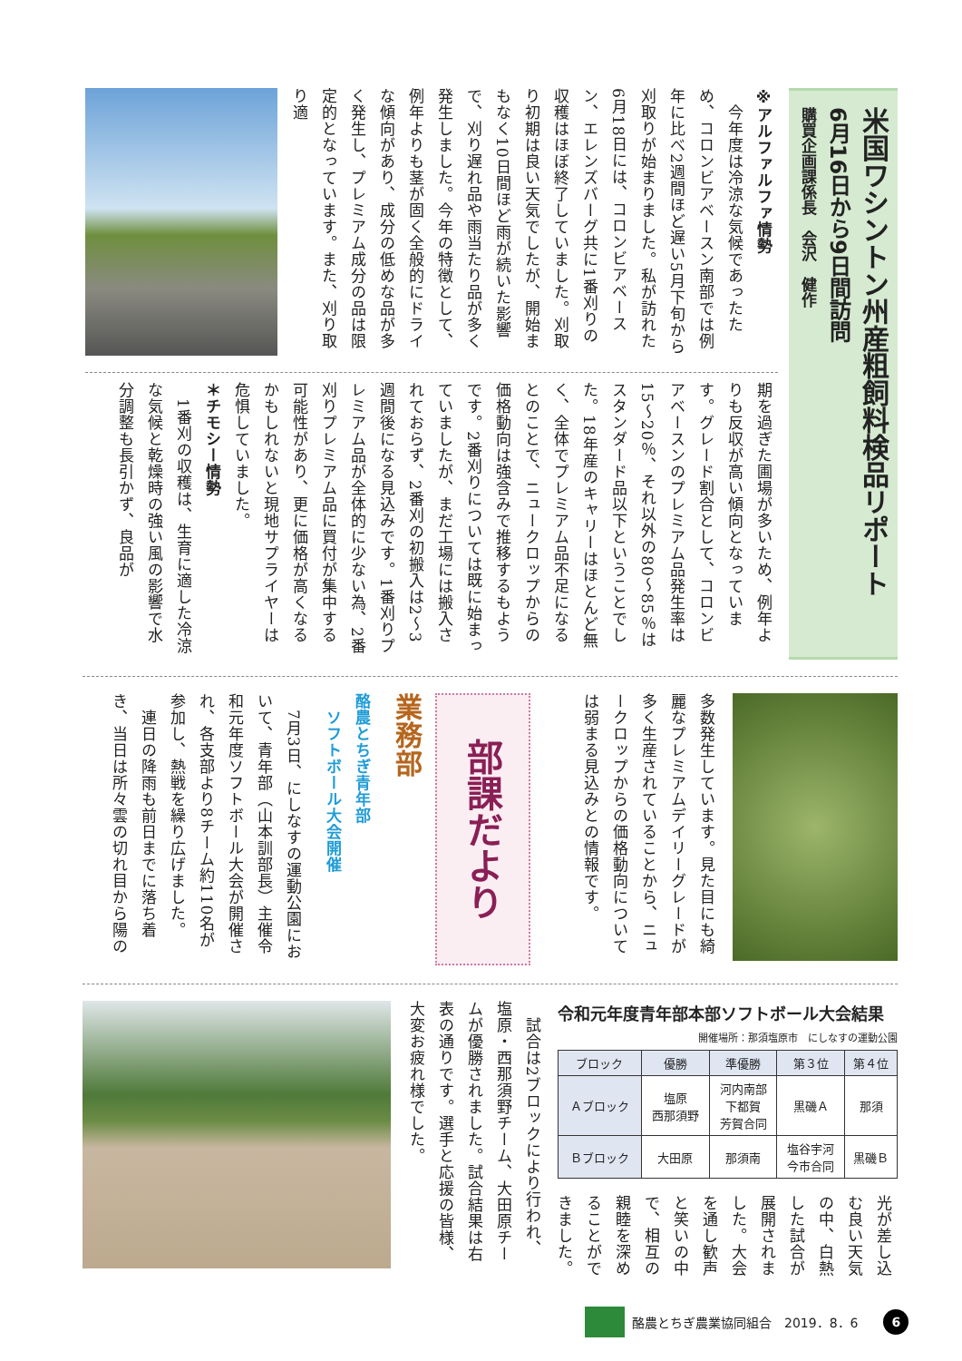米国ワシントン州産粗飼料検品リポート
6月16日から9日間訪問
購買企画課係長　会沢　健作
※アルファルファ情勢
　今年度は冷涼な気候であったため、コロンビアベースン南部では例年に比べ2週間ほど遅い5月下旬から刈取りが始まりました。私が訪れた6月18日には、コロンビアベースン、エレンズバーグ共に1番刈りの収穫はほぼ終了していました。刈取り初期は良い天気でしたが、開始まもなく10日間ほど雨が続いた影響で、刈り遅れ品や雨当たり品が多く発生しました。今年の特徴として、例年よりも茎が固く全般的にドライな傾向があり、成分の低めな品が多く発生し、プレミアム成分の品は限定的となっています。また、刈り取り適
期を過ぎた圃場が多いため、例年よりも反収が高い傾向となっています。グレード割合として、コロンビアベースンのプレミアム品発生率は15～20％、それ以外の80～85％はスタンダード品以下ということでした。18年産のキャリーはほとんど無く、全体でプレミアム品不足になるとのことで、ニュークロップからの価格動向は強含みで推移するもようです。2番刈りについては既に始まっていましたが、まだ工場には搬入されておらず、2番刈の初搬入は2～3週間後になる見込みです。1番刈りプレミアム品が全体的に少ない為、2番刈りプレミアム品に買付が集中する可能性があり、更に価格が高くなるかもしれないと現地サプライヤーは危惧していました。
＊チモシー情勢
　1番刈の収穫は、生育に適した冷涼な気候と乾燥時の強い風の影響で水分調整も長引かず、良品が
多数発生しています。見た目にも綺麗なプレミアムデイリーグレードが多く生産されていることから、ニュークロップからの価格動向については弱まる見込みとの情報です。
部課だより
業務部
酪農とちぎ青年部
　ソフトボール大会開催
　7月3日、にしなすの運動公園において、青年部（山本訓部長）主催令和元年度ソフトボール大会が開催され、各支部より8チーム約110名が参加し、熱戦を繰り広げました。
　連日の降雨も前日までに落ち着き、当日は所々雲の切れ目から陽の
令和元年度青年部本部ソフトボール大会結果
開催場所：那須塩原市　にしなすの運動公園
| ブロック | 優勝 | 準優勝 | 第３位 | 第４位 |
| --- | --- | --- | --- | --- |
| Ａブロック | 塩原 西那須野 | 河内南部 下都賀 芳賀合同 | 黒磯Ａ | 那須 |
| Ｂブロック | 大田原 | 那須南 | 塩谷宇河 今市合同 | 黒磯Ｂ |
光が差し込む良い天気の中、白熱した試合が展開されました。大会を通し歓声と笑いの中で、相互の親睦を深めることができました。
　試合は2ブロックにより行われ、塩原・西那須野チーム、大田原チームが優勝されました。試合結果は右表の通りです。選手と応援の皆様、大変お疲れ様でした。
酪農とちぎ農業協同組合　2019．8．6 6